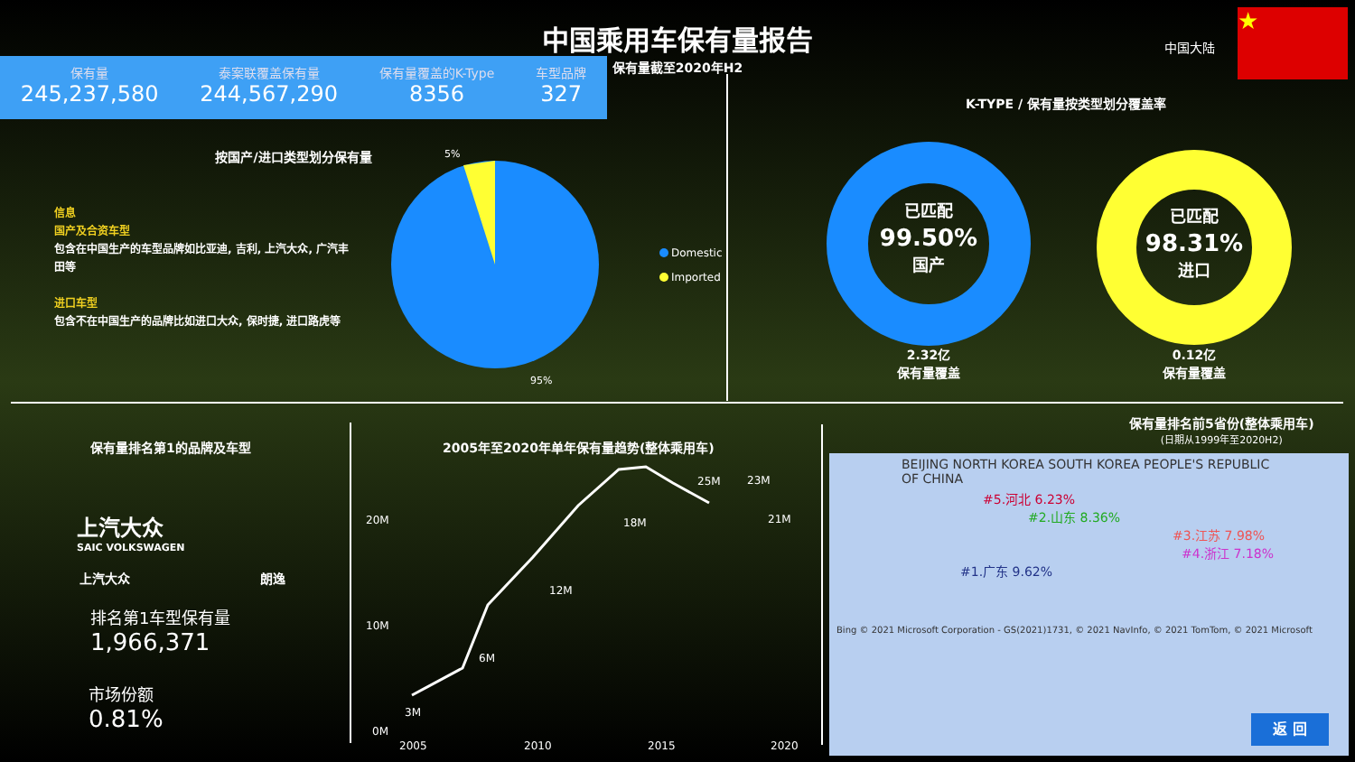中国乘用车保有量报告
保有量截至2020年H2
中国大陆
★
保有量
245,237,580
泰案联覆盖保有量
244,567,290
保有量覆盖的K-Type
8356
车型品牌
327
按国产/进口类型划分保有量
信息
国产及合资车型
包含在中国生产的车型品牌如比亚迪, 吉利, 上汽大众, 广汽丰田等
进口车型
包含不在中国生产的品牌比如进口大众, 保时捷, 进口路虎等
5%
95%
Domestic
Imported
K-TYPE / 保有量按类型划分覆盖率
已匹配
99.50%
国产
已匹配
98.31%
进口
2.32亿
保有量覆盖
0.12亿
保有量覆盖
保有量排名第1的品牌及车型
上汽大众
SAIC VOLKSWAGEN
上汽大众 朗逸
排名第1车型保有量
1,966,371
市场份额
0.81%
2005年至2020年单年保有量趋势(整体乘用车)
20M
10M
0M
2005
2010
2015
2020
3M
6M
12M
18M
25M
23M
21M
保有量排名前5省份(整体乘用车)
(日期从1999年至2020H2)
BEIJING NORTH KOREA SOUTH KOREA PEOPLE'S REPUBLIC OF CHINA
#5.河北 6.23%
#2.山东 8.36%
#3.江苏 7.98%
#4.浙江 7.18%
#1.广东 9.62%
Bing © 2021 Microsoft Corporation - GS(2021)1731, © 2021 NavInfo, © 2021 TomTom, © 2021 Microsoft
返 回